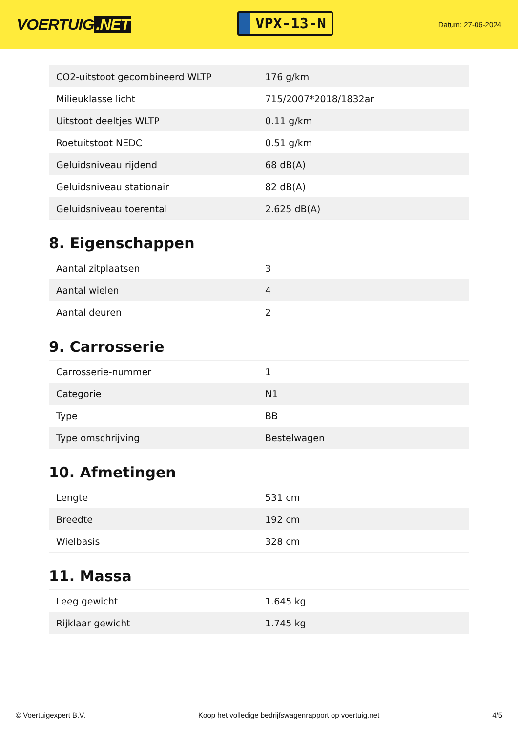VOERTUIG.NET
VPX-13-N
Datum: 27-06-2024
| CO2-uitstoot gecombineerd WLTP | 176 g/km |
| Milieuklasse licht | 715/2007*2018/1832ar |
| Uitstoot deeltjes WLTP | 0.11 g/km |
| Roetuitstoot NEDC | 0.51 g/km |
| Geluidsniveau rijdend | 68 dB(A) |
| Geluidsniveau stationair | 82 dB(A) |
| Geluidsniveau toerental | 2.625 dB(A) |
8. Eigenschappen
| Aantal zitplaatsen | 3 |
| Aantal wielen | 4 |
| Aantal deuren | 2 |
9. Carrosserie
| Carrosserie-nummer | 1 |
| Categorie | N1 |
| Type | BB |
| Type omschrijving | Bestelwagen |
10. Afmetingen
| Lengte | 531 cm |
| Breedte | 192 cm |
| Wielbasis | 328 cm |
11. Massa
| Leeg gewicht | 1.645 kg |
| Rijklaar gewicht | 1.745 kg |
© Voertuigexpert B.V. Koop het volledige bedrijfswagenrapport op voertuig.net 4/5